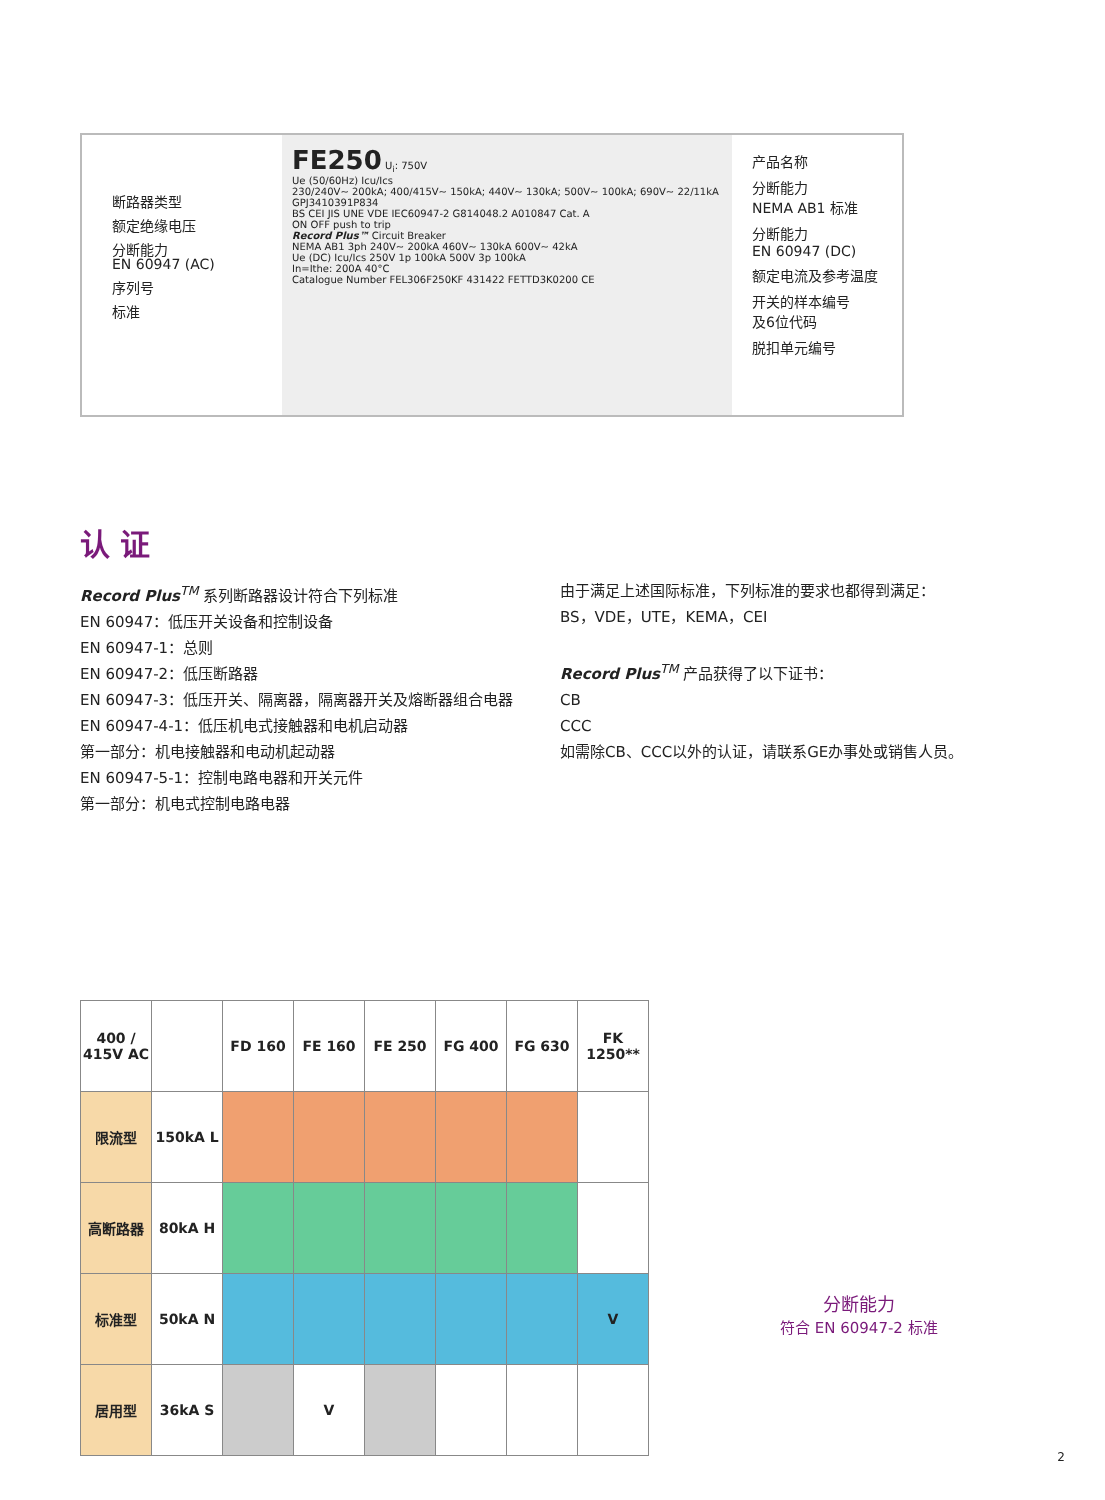断路器类型
额定绝缘电压
分断能力
EN 60947 (AC)
序列号
标准
FE250 U<sub>i</sub>: 750V
Ue (50/60Hz) Icu/Ics
230/240V~ 200kA; 400/415V~ 150kA; 440V~ 130kA; 500V~ 100kA; 690V~ 22/11kA
GPJ3410391P834
BS CEI JIS UNE VDE IEC60947-2 G814048.2 A010847 Cat. A
ON OFF push to trip
Record Plus™ Circuit Breaker
NEMA AB1 3ph 240V~ 200kA 460V~ 130kA 600V~ 42kA
Ue (DC) Icu/Ics 250V 1p 100kA 500V 3p 100kA
In=Ithe: 200A 40°C
Catalogue Number FEL306F250KF 431422 FETTD3K0200 CE
产品名称
分断能力
NEMA AB1 标准
分断能力
EN 60947 (DC)
额定电流及参考温度
开关的样本编号
及6位代码
脱扣单元编号
认 证
Record Plus<sup>TM</sup> 系列断路器设计符合下列标准
EN 60947：低压开关设备和控制设备
EN 60947-1：总则
EN 60947-2：低压断路器
EN 60947-3：低压开关、隔离器，隔离器开关及熔断器组合电器
EN 60947-4-1：低压机电式接触器和电机启动器
第一部分：机电接触器和电动机起动器
EN 60947-5-1：控制电路电器和开关元件
第一部分：机电式控制电路电器
由于满足上述国际标准，下列标准的要求也都得到满足：
BS，VDE，UTE，KEMA，CEI
Record Plus<sup>TM</sup> 产品获得了以下证书：
CB
CCC
如需除CB、CCC以外的认证，请联系GE办事处或销售人员。
| 400 / 415V AC | | FD 160 | FE 160 | FE 250 | FG 400 | FG 630 | FK 1250** |
| --- | --- | --- | --- | --- | --- | --- | --- |
| 限流型 | 150kA L | | | | | | |
| 高断路器 | 80kA H | | | | | | |
| 标准型 | 50kA N | | | | | | V |
| 居用型 | 36kA S | | V | | | | |
分断能力
符合 EN 60947-2 标准
2